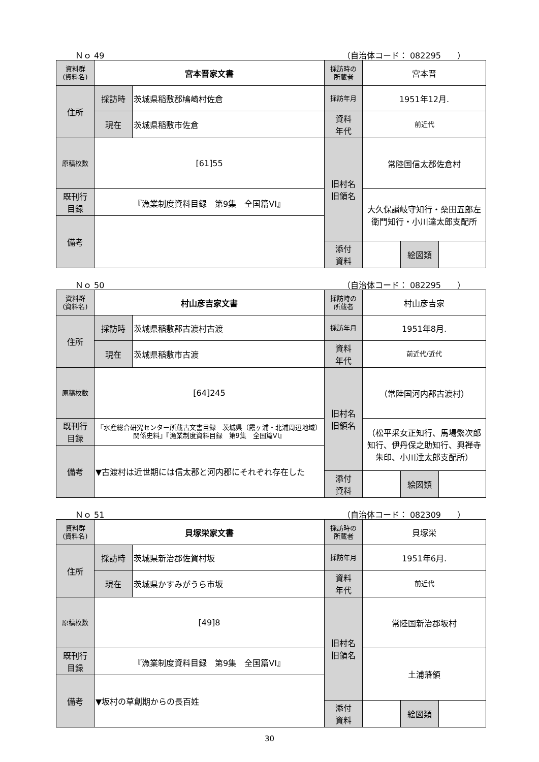Ｎｏ 49 （自治体コード： 082295　　）
| 資料群 (資料名) | 宮本晋家文書 | | 採訪時の 所蔵者 | 宮本晋 | | |
| 住所 | 採訪時 | 茨城県稲敷郡鳩崎村佐倉 | 採訪年月 | 1951年12月. | | |
| | 現在 | 茨城県稲敷市佐倉 | 資料 年代 | 前近代 | | |
| 原稿枚数 | [61]55 | | 旧村名 旧領名 | 常陸国信太郡佐倉村 | | |
| 既刊行 目録 | 『漁業制度資料目録 第9集 全国篇VI』 | | | 大久保讃岐守知行・桑田五郎左衛門知行・小川達太郎支配所 | | |
| 備考 | | | | | | |
| | | | 添付 資料 | | 絵図類 | |
Ｎｏ 50 （自治体コード： 082295　　）
| 資料群 (資料名) | 村山彦吉家文書 | | 採訪時の 所蔵者 | 村山彦吉家 | | |
| 住所 | 採訪時 | 茨城県稲敷郡古渡村古渡 | 採訪年月 | 1951年8月. | | |
| | 現在 | 茨城県稲敷市古渡 | 資料 年代 | 前近代/近代 | | |
| 原稿枚数 | [64]245 | | 旧村名 旧領名 | （常陸国河内郡古渡村） | | |
| 既刊行 目録 | 『水産総合研究センター所蔵古文書目録 茨城県（霞ヶ浦・北浦周辺地域）関係史料』『漁業制度資料目録 第9集 全国篇VI』 | | | （松平采女正知行、馬場繁次郎知行、伊丹保之助知行、興禅寺朱印、小川達太郎支配所） | | |
| 備考 | ▼古渡村は近世期には信太郡と河内郡にそれぞれ存在した | | | | | |
| | | | 添付 資料 | | 絵図類 | |
Ｎｏ 51 （自治体コード： 082309　　）
| 資料群 (資料名) | 貝塚栄家文書 | | 採訪時の 所蔵者 | 貝塚栄 | | |
| 住所 | 採訪時 | 茨城県新治郡佐賀村坂 | 採訪年月 | 1951年6月. | | |
| | 現在 | 茨城県かすみがうら市坂 | 資料 年代 | 前近代 | | |
| 原稿枚数 | [49]8 | | 旧村名 旧領名 | 常陸国新治郡坂村 | | |
| 既刊行 目録 | 『漁業制度資料目録 第9集 全国篇VI』 | | | 土浦藩領 | | |
| 備考 | ▼坂村の草創期からの長百姓 | | | | | |
| | | | 添付 資料 | | 絵図類 | |
30